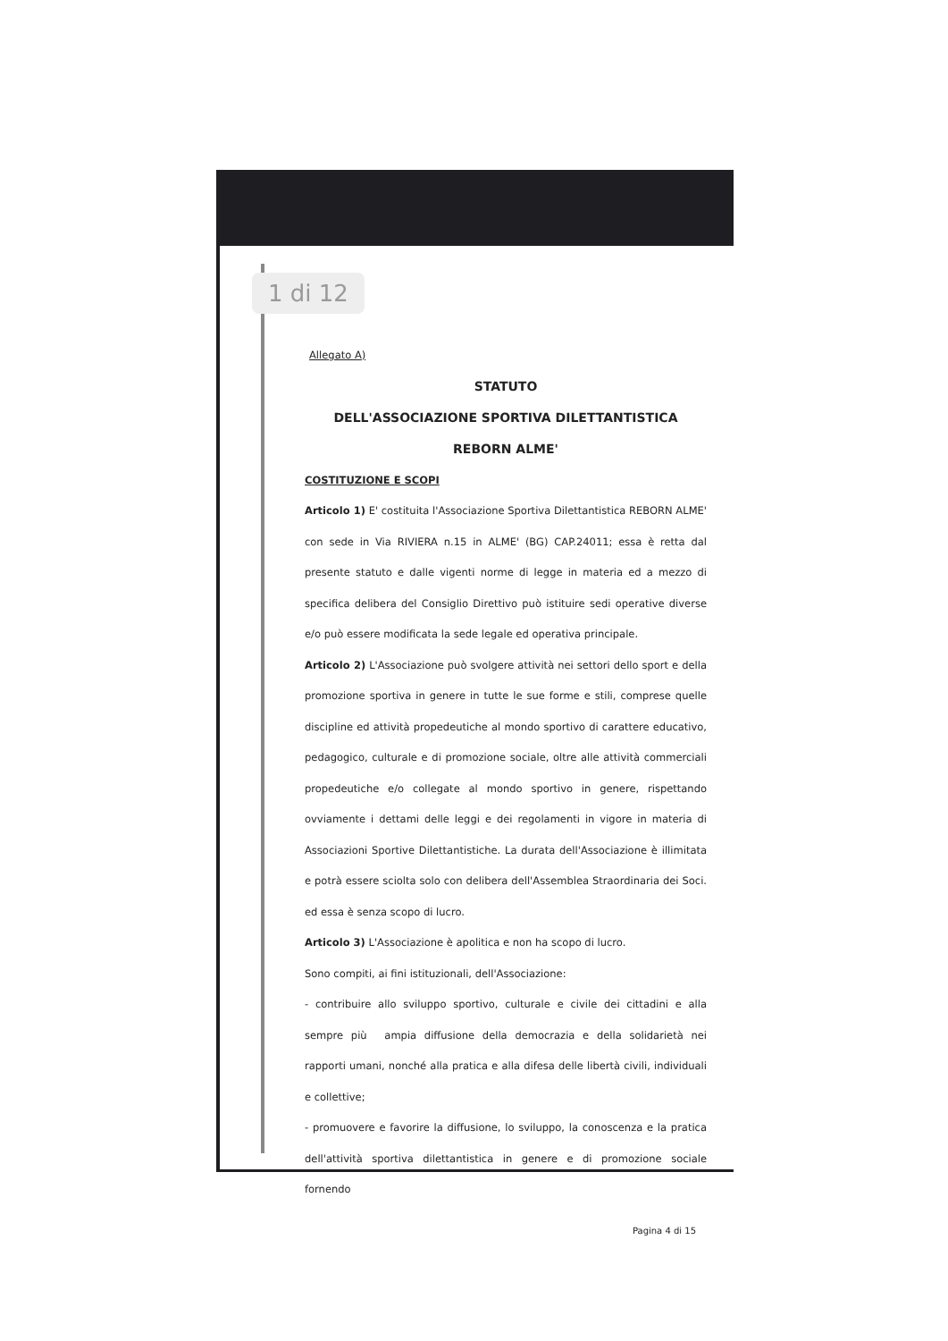1 di 12
Allegato A)
STATUTO
DELL'ASSOCIAZIONE SPORTIVA DILETTANTISTICA
REBORN ALME'
COSTITUZIONE E SCOPI
Articolo 1) E' costituita l'Associazione Sportiva Dilettantistica REBORN ALME' con sede in Via RIVIERA n.15 in ALME' (BG) CAP.24011; essa è retta dal presente statuto e dalle vigenti norme di legge in materia ed a mezzo di specifica delibera del Consiglio Direttivo può istituire sedi operative diverse e/o può essere modificata la sede legale ed operativa principale.
Articolo 2) L'Associazione può svolgere attività nei settori dello sport e della promozione sportiva in genere in tutte le sue forme e stili, comprese quelle discipline ed attività propedeutiche al mondo sportivo di carattere educativo, pedagogico, culturale e di promozione sociale, oltre alle attività commerciali propedeutiche e/o collegate al mondo sportivo in genere, rispettando ovviamente i dettami delle leggi e dei regolamenti in vigore in materia di Associazioni Sportive Dilettantistiche. La durata dell'Associazione è illimitata e potrà essere sciolta solo con delibera dell'Assemblea Straordinaria dei Soci. ed essa è senza scopo di lucro.
Articolo 3) L'Associazione è apolitica e non ha scopo di lucro.
Sono compiti, ai fini istituzionali, dell'Associazione:
- contribuire allo sviluppo sportivo, culturale e civile dei cittadini e alla sempre più ampia diffusione della democrazia e della solidarietà nei rapporti umani, nonché alla pratica e alla difesa delle libertà civili, individuali e collettive;
- promuovere e favorire la diffusione, lo sviluppo, la conoscenza e la pratica dell'attività sportiva dilettantistica in genere e di promozione sociale fornendo
Pagina 4 di 15